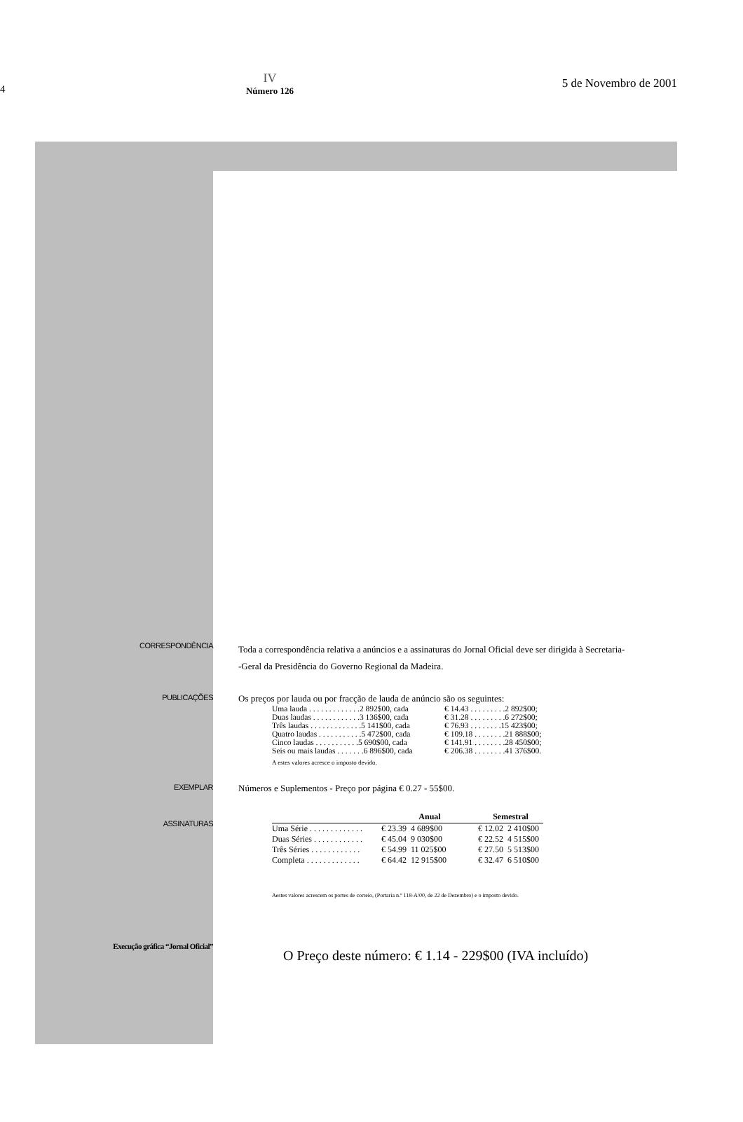4
IV
Número 126
5 de Novembro de 2001
CORRESPONDÊNCIA
Toda a correspondência relativa a anúncios e a assinaturas do Jornal Oficial deve ser dirigida à Secretaria-
-Geral da Presidência do Governo Regional da Madeira.
PUBLICAÇÕES
Os preços por lauda ou por fracção de lauda de anúncio são os seguintes:
| Uma lauda . . . . . . . . . . . . .2 892$00, cada | € 14.43 . . . . . . . . .2 892$00; |
| Duas laudas . . . . . . . . . . . .3 136$00, cada | € 31.28 . . . . . . . . .6 272$00; |
| Três laudas . . . . . . . . . . . . .5 141$00, cada | € 76.93 . . . . . . . .15 423$00; |
| Quatro laudas . . . . . . . . . . .5 472$00, cada | € 109.18 . . . . . . . .21 888$00; |
| Cinco laudas . . . . . . . . . . .5 690$00, cada | € 141.91 . . . . . . . .28 450$00; |
| Seis ou mais laudas . . . . . . .6 896$00, cada | € 206.38 . . . . . . . .41 376$00. |
A estes valores acresce o imposto devido.
EXEMPLAR
Números e Suplementos - Preço por página € 0.27 - 55$00.
ASSINATURAS
| | Anual | | Semestral | |
| --- | --- | --- | --- | --- |
| Uma Série . . . . . . . . . . . . . | € 23.39 | 4 689$00 | € 12.02 | 2 410$00 |
| Duas Séries . . . . . . . . . . . . | € 45.04 | 9 030$00 | € 22.52 | 4 515$00 |
| Três Séries . . . . . . . . . . . . | € 54.99 | 11 025$00 | € 27.50 | 5 513$00 |
| Completa . . . . . . . . . . . . . | € 64.42 | 12 915$00 | € 32.47 | 6 510$00 |
Aestes valores acrescem os portes de correio, (Portaria n.º 118-A/00, de 22 de Dezembro) e o imposto devido.
Execução gráfica “Jornal Oficial”
O Preço deste número: € 1.14 - 229$00 (IVA incluído)